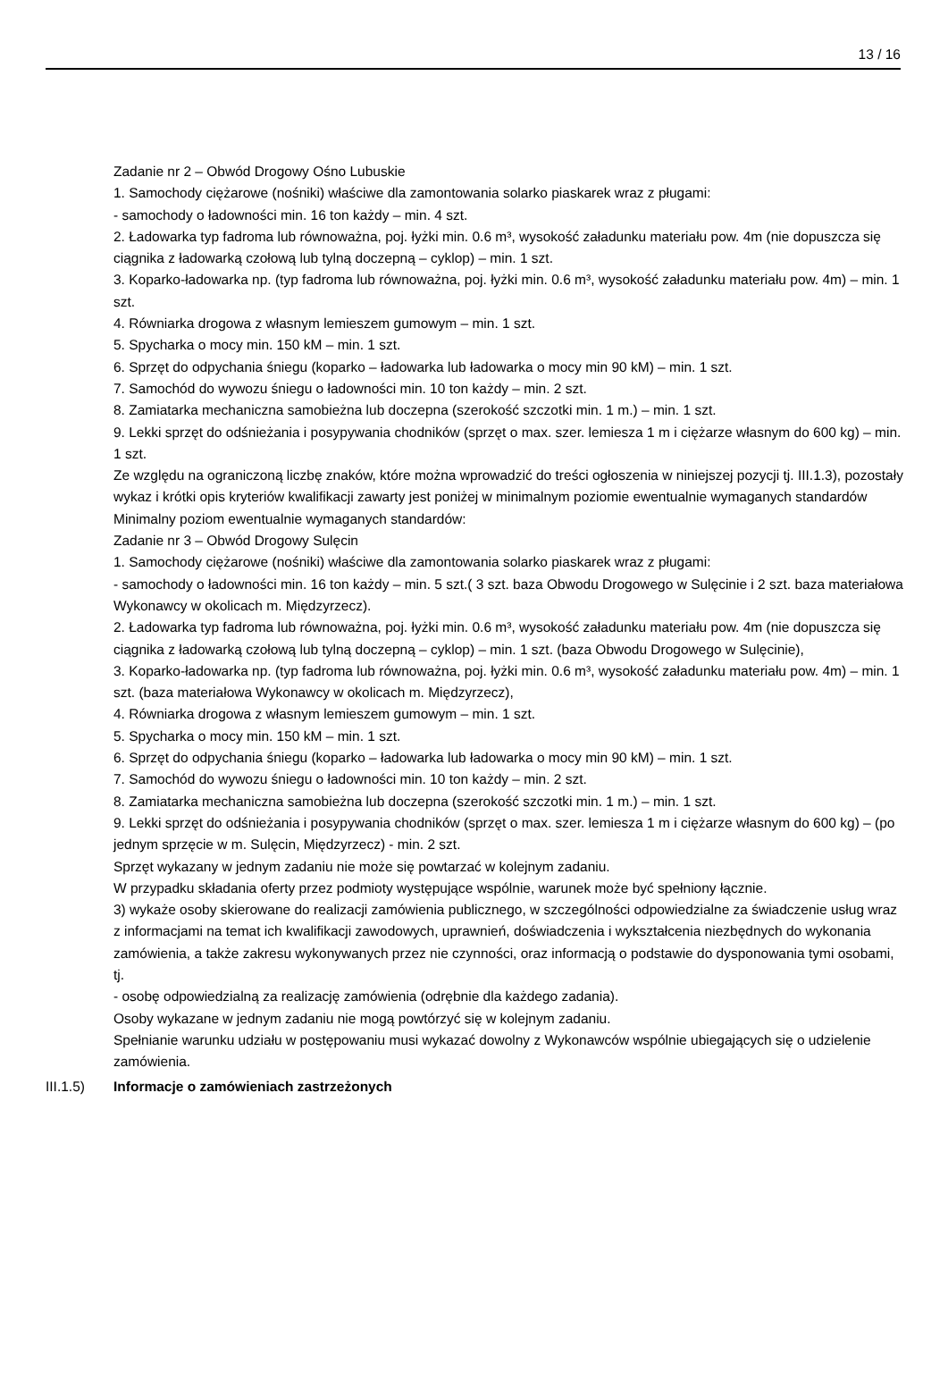13 / 16
Zadanie nr 2 – Obwód Drogowy Ośno Lubuskie
1. Samochody ciężarowe (nośniki) właściwe dla zamontowania solarko piaskarek wraz z pługami:
- samochody o ładowności min. 16 ton każdy – min. 4 szt.
2. Ładowarka typ fadroma lub równoważna, poj. łyżki min. 0.6 m³, wysokość załadunku materiału pow. 4m (nie dopuszcza się ciągnika z ładowarką czołową lub tylną doczepną – cyklop) – min. 1 szt.
3. Koparko-ładowarka np. (typ fadroma lub równoważna, poj. łyżki min. 0.6 m³, wysokość załadunku materiału pow. 4m) – min. 1 szt.
4. Równiarka drogowa z własnym lemieszem gumowym – min. 1 szt.
5. Spycharka o mocy min. 150 kM – min. 1 szt.
6. Sprzęt do odpychania śniegu (koparko – ładowarka lub ładowarka o mocy min 90 kM) – min. 1 szt.
7. Samochód do wywozu śniegu o ładowności min. 10 ton każdy – min. 2 szt.
8. Zamiatarka mechaniczna samobieżna lub doczepna (szerokość szczotki min. 1 m.) – min. 1 szt.
9. Lekki sprzęt do odśnieżania i posypywania chodników (sprzęt o max. szer. lemiesza 1 m i ciężarze własnym do 600 kg) – min. 1 szt.
Ze względu na ograniczoną liczbę znaków, które można wprowadzić do treści ogłoszenia w niniejszej pozycji tj. III.1.3), pozostały wykaz i krótki opis kryteriów kwalifikacji zawarty jest poniżej w minimalnym poziomie ewentualnie wymaganych standardów
Minimalny poziom ewentualnie wymaganych standardów:
Zadanie nr 3 – Obwód Drogowy Sulęcin
1. Samochody ciężarowe (nośniki) właściwe dla zamontowania solarko piaskarek wraz z pługami:
- samochody o ładowności min. 16 ton każdy – min. 5 szt.( 3 szt. baza Obwodu Drogowego w Sulęcinie i 2 szt. baza materiałowa Wykonawcy w okolicach m. Międzyrzecz).
2. Ładowarka typ fadroma lub równoważna, poj. łyżki min. 0.6 m³, wysokość załadunku materiału pow. 4m (nie dopuszcza się ciągnika z ładowarką czołową lub tylną doczepną – cyklop) – min. 1 szt. (baza Obwodu Drogowego w Sulęcinie),
3. Koparko-ładowarka np. (typ fadroma lub równoważna, poj. łyżki min. 0.6 m³, wysokość załadunku materiału pow. 4m) – min. 1 szt. (baza materiałowa Wykonawcy w okolicach m. Międzyrzecz),
4. Równiarka drogowa z własnym lemieszem gumowym – min. 1 szt.
5. Spycharka o mocy min. 150 kM – min. 1 szt.
6. Sprzęt do odpychania śniegu (koparko – ładowarka lub ładowarka o mocy min 90 kM) – min. 1 szt.
7. Samochód do wywozu śniegu o ładowności min. 10 ton każdy – min. 2 szt.
8. Zamiatarka mechaniczna samobieżna lub doczepna (szerokość szczotki min. 1 m.) – min. 1 szt.
9. Lekki sprzęt do odśnieżania i posypywania chodników (sprzęt o max. szer. lemiesza 1 m i ciężarze własnym do 600 kg) – (po jednym sprzęcie w m. Sulęcin, Międzyrzecz) - min. 2 szt.
Sprzęt wykazany w jednym zadaniu nie może się powtarzać w kolejnym zadaniu.
W przypadku składania oferty przez podmioty występujące wspólnie, warunek może być spełniony łącznie.
3) wykaże osoby skierowane do realizacji zamówienia publicznego, w szczególności odpowiedzialne za świadczenie usług wraz z informacjami na temat ich kwalifikacji zawodowych, uprawnień, doświadczenia i wykształcenia niezbędnych do wykonania zamówienia, a także zakresu wykonywanych przez nie czynności, oraz informacją o podstawie do dysponowania tymi osobami, tj.
- osobę odpowiedzialną za realizację zamówienia (odrębnie dla każdego zadania).
Osoby wykazane w jednym zadaniu nie mogą powtórzyć się w kolejnym zadaniu.
Spełnianie warunku udziału w postępowaniu musi wykazać dowolny z Wykonawców wspólnie ubiegających się o udzielenie zamówienia.
III.1.5) Informacje o zamówieniach zastrzeżonych